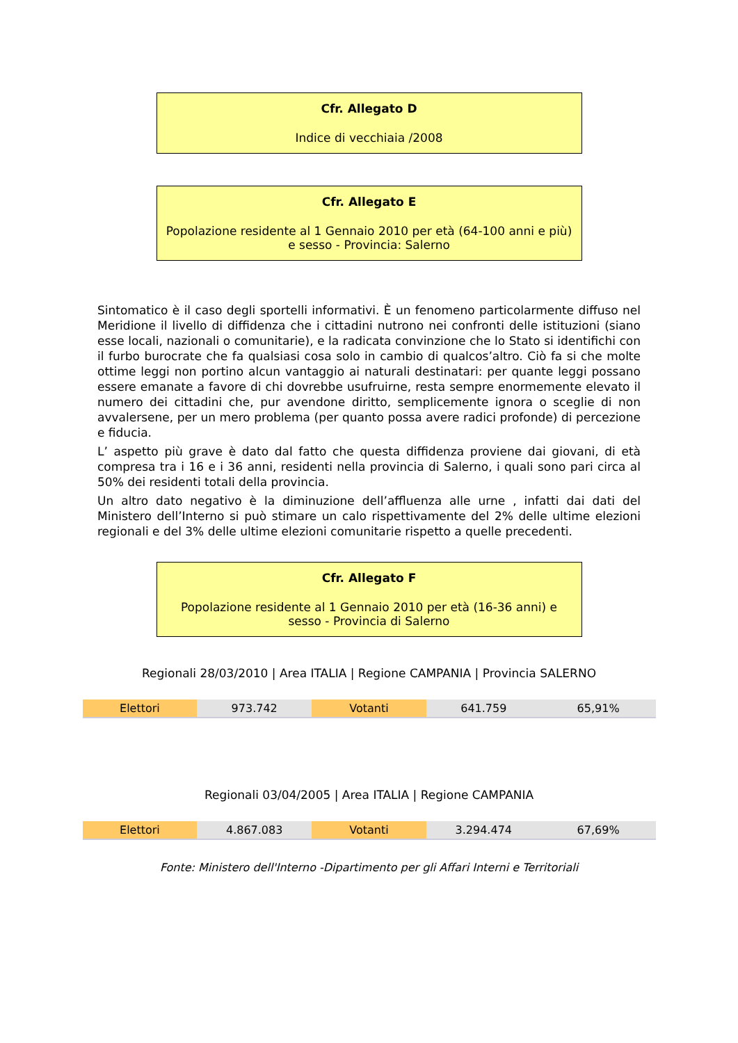Cfr. Allegato D
Indice di vecchiaia /2008
Cfr. Allegato E
Popolazione residente al 1 Gennaio 2010 per età (64-100 anni e più) e sesso - Provincia: Salerno
Sintomatico è il caso degli sportelli informativi. È un fenomeno particolarmente diffuso nel Meridione il livello di diffidenza che i cittadini nutrono nei confronti delle istituzioni (siano esse locali, nazionali o comunitarie), e la radicata convinzione che lo Stato si identifichi con il furbo burocrate che fa qualsiasi cosa solo in cambio di qualcos’altro. Ciò fa si che molte ottime leggi non portino alcun vantaggio ai naturali destinatari: per quante leggi possano essere emanate a favore di chi dovrebbe usufruirne, resta sempre enormemente elevato il numero dei cittadini che, pur avendone diritto, semplicemente ignora o sceglie di non avvalersene, per un mero problema (per quanto possa avere radici profonde) di percezione e fiducia.
L’ aspetto più grave è dato dal fatto che questa diffidenza proviene dai giovani, di età compresa tra i 16 e i 36 anni, residenti nella provincia di Salerno, i quali sono pari circa al 50% dei residenti totali della provincia.
Un altro dato negativo è la diminuzione dell’affluenza alle urne , infatti dai dati del Ministero dell’Interno si può stimare un calo rispettivamente del 2% delle ultime elezioni regionali e del 3% delle ultime elezioni comunitarie rispetto a quelle precedenti.
Cfr. Allegato F
Popolazione residente al 1 Gennaio 2010 per età (16-36 anni) e sesso - Provincia di Salerno
Regionali 28/03/2010 | Area ITALIA | Regione CAMPANIA | Provincia SALERNO
| Elettori | 973.742 | Votanti | 641.759 | 65,91% |
Regionali 03/04/2005 | Area ITALIA | Regione CAMPANIA
| Elettori | 4.867.083 | Votanti | 3.294.474 | 67,69% |
Fonte: Ministero dell'Interno -Dipartimento per gli Affari Interni e Territoriali